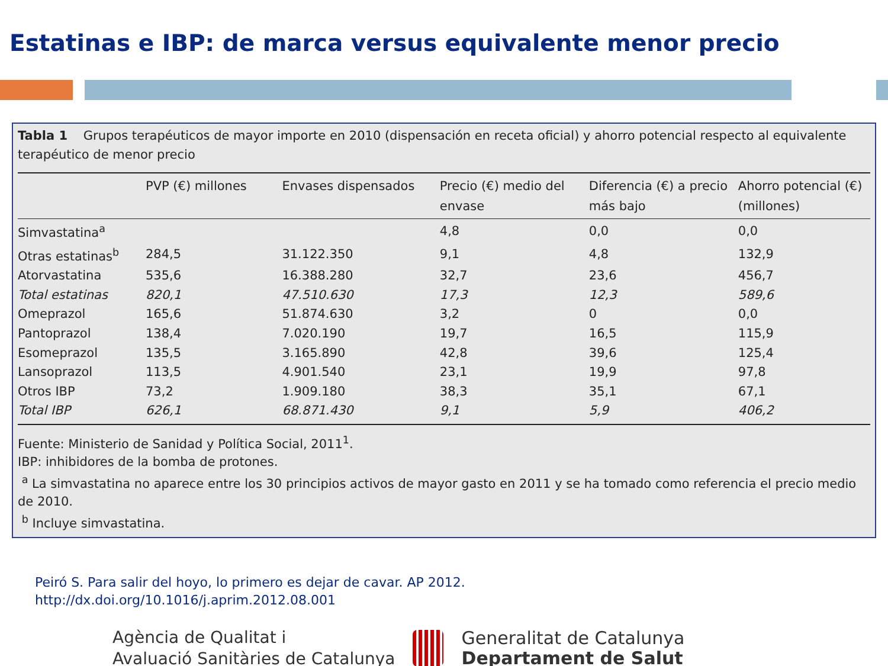Estatinas e IBP: de marca versus equivalente menor precio
Tabla 1 Grupos terapéuticos de mayor importe en 2010 (dispensación en receta oficial) y ahorro potencial respecto al equivalente terapéutico de menor precio
| | PVP (€) millones | Envases dispensados | Precio (€) medio del envase | Diferencia (€) a precio más bajo | Ahorro potencial (€) (millones) |
| --- | --- | --- | --- | --- | --- |
| Simvastatina<sup>a</sup> | | | 4,8 | 0,0 | 0,0 |
| Otras estatinas<sup>b</sup> | 284,5 | 31.122.350 | 9,1 | 4,8 | 132,9 |
| Atorvastatina | 535,6 | 16.388.280 | 32,7 | 23,6 | 456,7 |
| Total estatinas | 820,1 | 47.510.630 | 17,3 | 12,3 | 589,6 |
| Omeprazol | 165,6 | 51.874.630 | 3,2 | 0 | 0,0 |
| Pantoprazol | 138,4 | 7.020.190 | 19,7 | 16,5 | 115,9 |
| Esomeprazol | 135,5 | 3.165.890 | 42,8 | 39,6 | 125,4 |
| Lansoprazol | 113,5 | 4.901.540 | 23,1 | 19,9 | 97,8 |
| Otros IBP | 73,2 | 1.909.180 | 38,3 | 35,1 | 67,1 |
| Total IBP | 626,1 | 68.871.430 | 9,1 | 5,9 | 406,2 |
Fuente: Ministerio de Sanidad y Política Social, 2011<sup>1</sup>.
IBP: inhibidores de la bomba de protones.
<sup>a</sup> La simvastatina no aparece entre los 30 principios activos de mayor gasto en 2011 y se ha tomado como referencia el precio medio de 2010.
<sup>b</sup> Incluye simvastatina.
Peiró S. Para salir del hoyo, lo primero es dejar de cavar. AP 2012.
http://dx.doi.org/10.1016/j.aprim.2012.08.001
Agència de Qualitat i
Avaluació Sanitàries de Catalunya
Generalitat de Catalunya
Departament de Salut